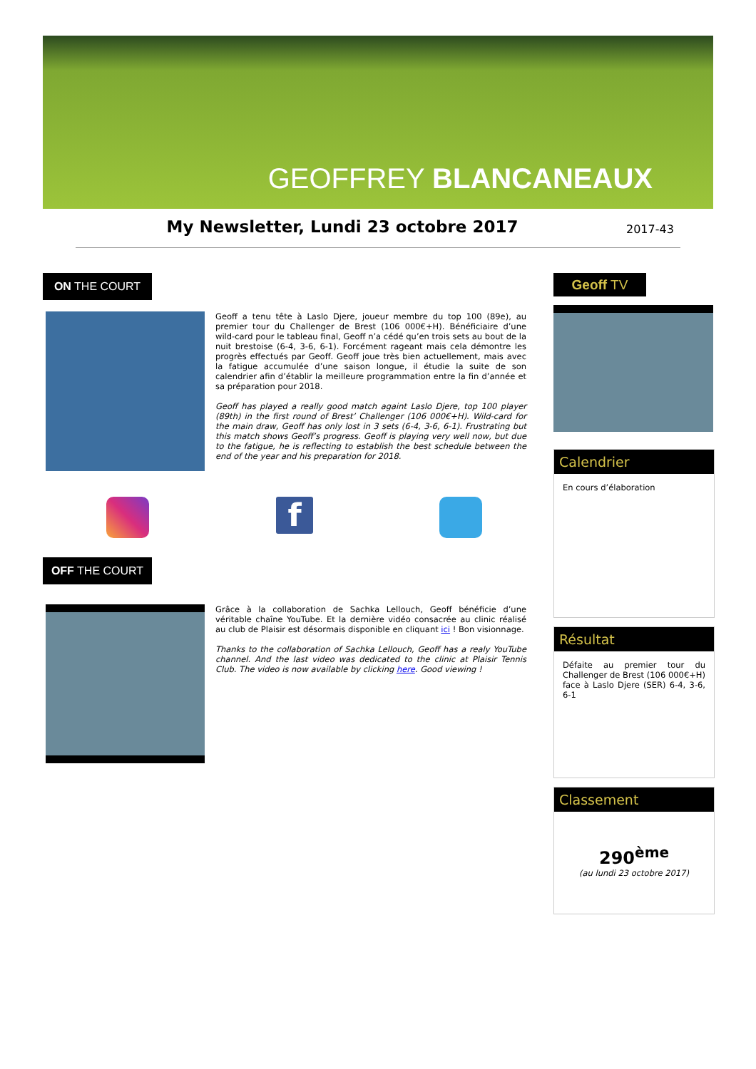GEOFFREY BLANCANEAUX
My Newsletter, Lundi 23 octobre 2017 2017-43
ON THE COURT Geoff TV
Geoff a tenu tête à Laslo Djere, joueur membre du top 100 (89e), au premier tour du Challenger de Brest (106 000€+H). Bénéficiaire d’une wild-card pour le tableau final, Geoff n’a cédé qu’en trois sets au bout de la nuit brestoise (6-4, 3-6, 6-1). Forcément rageant mais cela démontre les progrès effectués par Geoff. Geoff joue très bien actuellement, mais avec la fatigue accumulée d’une saison longue, il étudie la suite de son calendrier afin d’établir la meilleure programmation entre la fin d’année et sa préparation pour 2018.
Geoff has played a really good match againt Laslo Djere, top 100 player (89th) in the first round of Brest’ Challenger (106 000€+H). Wild-card for the main draw, Geoff has only lost in 3 sets (6-4, 3-6, 6-1). Frustrating but this match shows Geoff’s progress. Geoff is playing very well now, but due to the fatigue, he is reflecting to establish the best schedule between the end of the year and his preparation for 2018.
f
OFF THE COURT
Grâce à la collaboration de Sachka Lellouch, Geoff bénéficie d’une véritable chaîne YouTube. Et la dernière vidéo consacrée au clinic réalisé au club de Plaisir est désormais disponible en cliquant ici ! Bon visionnage.
Thanks to the collaboration of Sachka Lellouch, Geoff has a realy YouTube channel. And the last video was dedicated to the clinic at Plaisir Tennis Club. The video is now available by clicking here. Good viewing !
Calendrier
En cours d’élaboration
Résultat
Défaite au premier tour du Challenger de Brest (106 000€+H) face à Laslo Djere (SER) 6-4, 3-6, 6-1
Classement
290<sup>ème</sup>
(au lundi 23 octobre 2017)